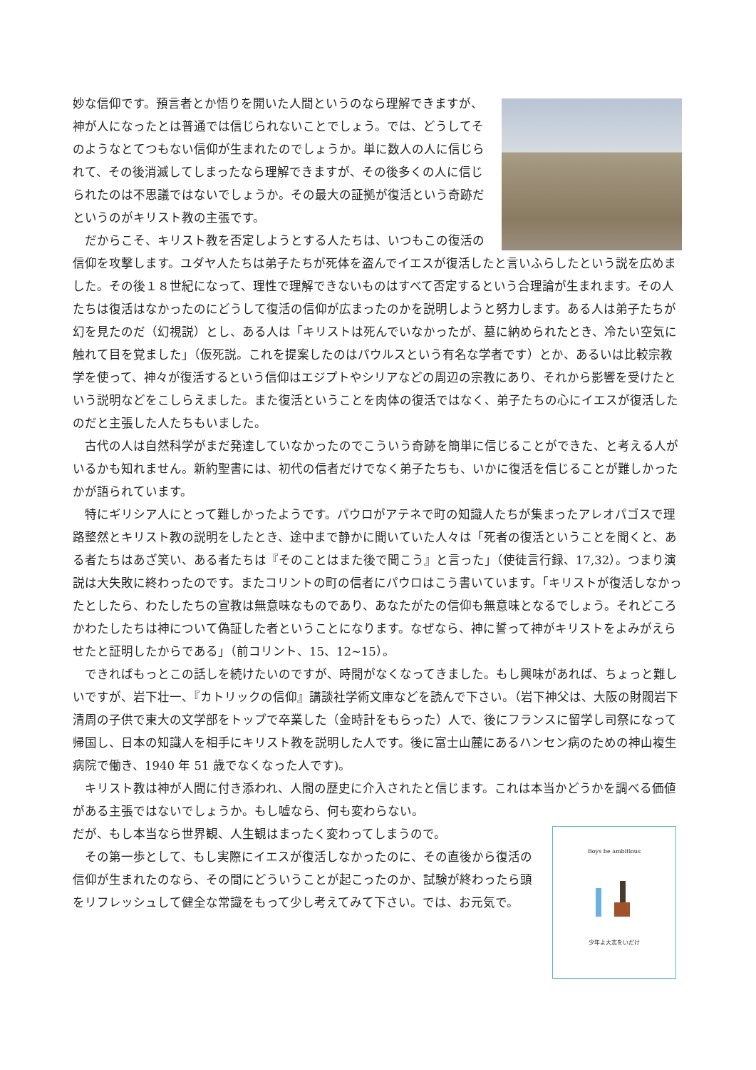妙な信仰です。預言者とか悟りを開いた人間というのなら理解できますが、神が人になったとは普通では信じられないことでしょう。では、どうしてそのようなとてつもない信仰が生まれたのでしょうか。単に数人の人に信じられて、その後消滅してしまったなら理解できますが、その後多くの人に信じられたのは不思議ではないでしょうか。その最大の証拠が復活という奇跡だというのがキリスト教の主張です。
　だからこそ、キリスト教を否定しようとする人たちは、いつもこの復活の信仰を攻撃します。ユダヤ人たちは弟子たちが死体を盗んでイエスが復活したと言いふらしたという説を広めました。その後１８世紀になって、理性で理解できないものはすべて否定するという合理論が生まれます。その人たちは復活はなかったのにどうして復活の信仰が広まったのかを説明しようと努力します。ある人は弟子たちが幻を見たのだ（幻視説）とし、ある人は「キリストは死んでいなかったが、墓に納められたとき、冷たい空気に触れて目を覚ました」（仮死説。これを提案したのはパウルスという有名な学者です）とか、あるいは比較宗教学を使って、神々が復活するという信仰はエジプトやシリアなどの周辺の宗教にあり、それから影響を受けたという説明などをこしらえました。また復活ということを肉体の復活ではなく、弟子たちの心にイエスが復活したのだと主張した人たちもいました。
　古代の人は自然科学がまだ発達していなかったのでこういう奇跡を簡単に信じることができた、と考える人がいるかも知れません。新約聖書には、初代の信者だけでなく弟子たちも、いかに復活を信じることが難しかったかが語られています。
　特にギリシア人にとって難しかったようです。パウロがアテネで町の知識人たちが集まったアレオパゴスで理路整然とキリスト教の説明をしたとき、途中まで静かに聞いていた人々は「死者の復活ということを聞くと、ある者たちはあざ笑い、ある者たちは『そのことはまた後で聞こう』と言った」（使徒言行録、17,32）。つまり演説は大失敗に終わったのです。またコリントの町の信者にパウロはこう書いています。「キリストが復活しなかったとしたら、わたしたちの宣教は無意味なものであり、あなたがたの信仰も無意味となるでしょう。それどころかわたしたちは神について偽証した者ということになります。なぜなら、神に誓って神がキリストをよみがえらせたと証明したからである」（前コリント、15、12~15）。
　できればもっとこの話しを続けたいのですが、時間がなくなってきました。もし興味があれば、ちょっと難しいですが、岩下壮一、『カトリックの信仰』講談社学術文庫などを読んで下さい。（岩下神父は、大阪の財閥岩下清周の子供で東大の文学部をトップで卒業した（金時計をもらった）人で、後にフランスに留学し司祭になって帰国し、日本の知識人を相手にキリスト教を説明した人です。後に富士山麓にあるハンセン病のための神山複生病院で働き、1940 年 51 歳でなくなった人です)。
　キリスト教は神が人間に付き添われ、人間の歴史に介入されたと信じます。これは本当かどうかを調べる価値がある主張ではないでしょうか。もし嘘なら、何も変わらない。
Boys be ambitious
少年よ大志をいだけ
だが、もし本当なら世界観、人生観はまったく変わってしまうので。
　その第一歩として、もし実際にイエスが復活しなかったのに、その直後から復活の信仰が生まれたのなら、その間にどういうことが起こったのか、試験が終わったら頭をリフレッシュして健全な常識をもって少し考えてみて下さい。では、お元気で。